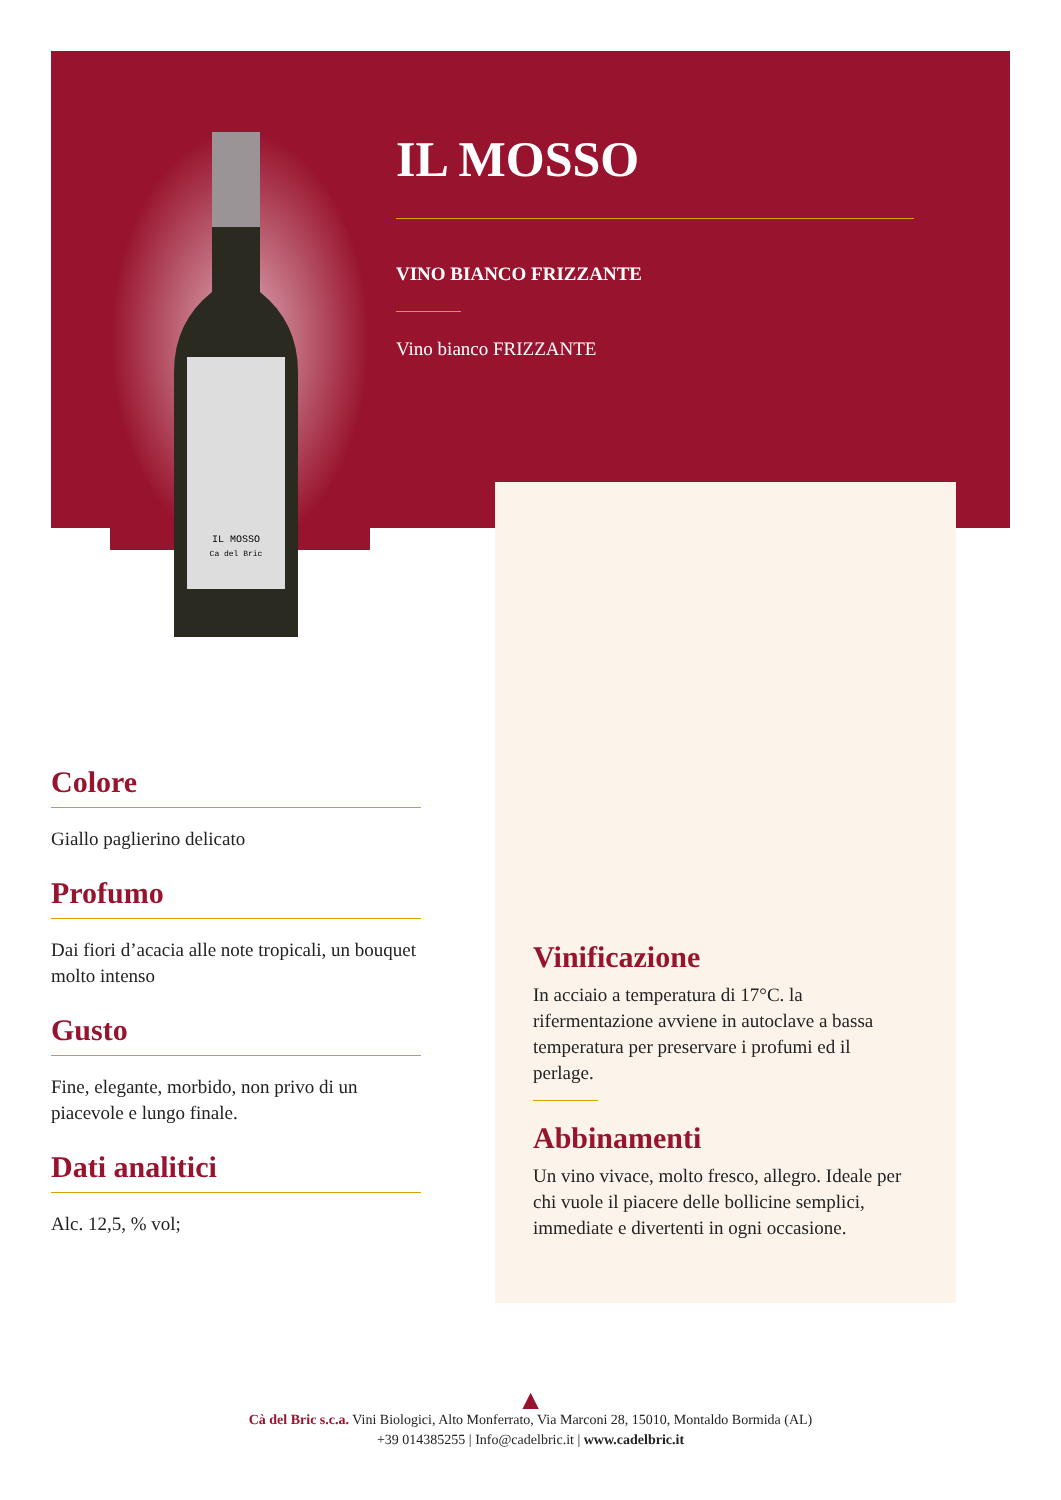IL MOSSO
Ca del Bric
IL MOSSO
VINO BIANCO FRIZZANTE
Vino bianco FRIZZANTE
Colore
Giallo paglierino delicato
Profumo
Dai fiori d’acacia alle note tropicali, un bouquet molto intenso
Gusto
Fine, elegante, morbido, non privo di un piacevole e lungo finale.
Dati analitici
Alc. 12,5, % vol;
Vinificazione
In acciaio a temperatura di 17°C. la rifermentazione avviene in autoclave a bassa temperatura per preservare i profumi ed il perlage.
Abbinamenti
Un vino vivace, molto fresco, allegro. Ideale per chi vuole il piacere delle bollicine semplici, immediate e divertenti in ogni occasione.
▲
Cà del Bric s.c.a. Vini Biologici, Alto Monferrato, Via Marconi 28, 15010, Montaldo Bormida (AL)
+39 014385255 | Info@cadelbric.it | www.cadelbric.it